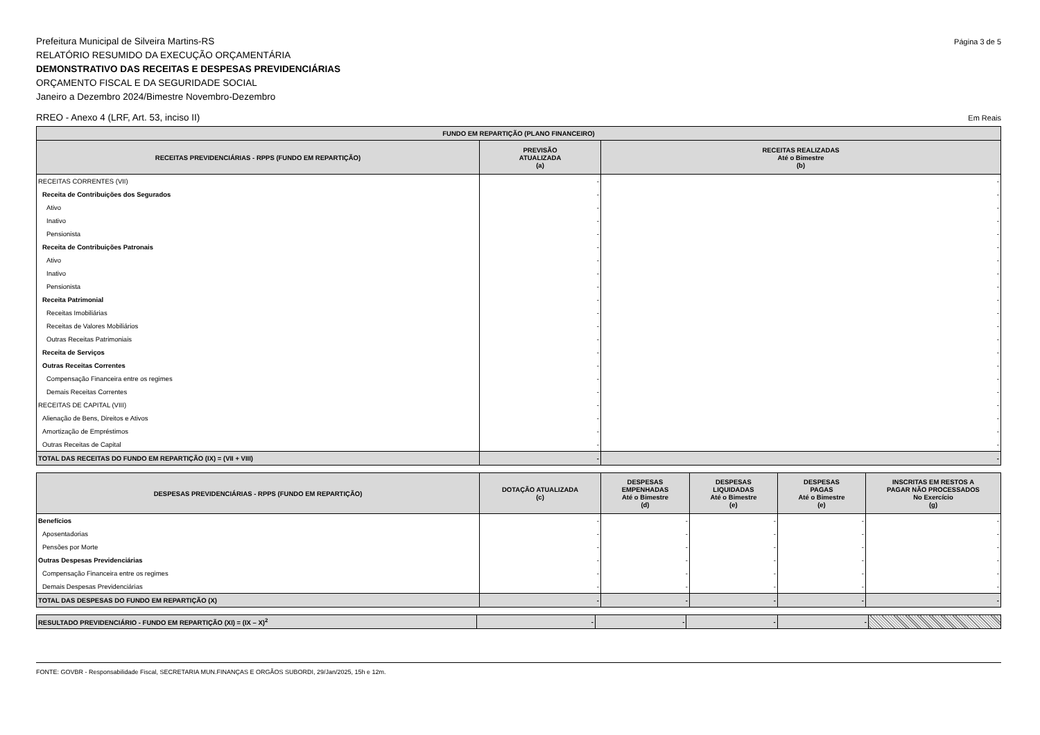Página 3 de 5 Prefeitura Municipal de Silveira Martins-RS
RELATÓRIO RESUMIDO DA EXECUÇÃO ORÇAMENTÁRIA
DEMONSTRATIVO DAS RECEITAS E DESPESAS PREVIDENCIÁRIAS
ORÇAMENTO FISCAL E DA SEGURIDADE SOCIAL
Janeiro a Dezembro 2024/Bimestre Novembro-Dezembro
Em Reais RREO - Anexo 4 (LRF, Art. 53, inciso II)
| FUNDO EM REPARTIÇÃO (PLANO FINANCEIRO) | | |
| --- | --- | --- |
| RECEITAS PREVIDENCIÁRIAS - RPPS (FUNDO EM REPARTIÇÃO) | PREVISÃO ATUALIZADA (a) | RECEITAS REALIZADAS Até o Bimestre (b) |
| RECEITAS CORRENTES (VII) | - | - |
| Receita de Contribuições dos Segurados | - | - |
| Ativo | - | - |
| Inativo | - | - |
| Pensionista | - | - |
| Receita de Contribuições Patronais | - | - |
| Ativo | - | - |
| Inativo | - | - |
| Pensionista | - | - |
| Receita Patrimonial | - | - |
| Receitas Imobiliárias | - | - |
| Receitas de Valores Mobiliários | - | - |
| Outras Receitas Patrimoniais | - | - |
| Receita de Serviços | - | - |
| Outras Receitas Correntes | - | - |
| Compensação Financeira entre os regimes | - | - |
| Demais Receitas Correntes | - | - |
| RECEITAS DE CAPITAL (VIII) | - | - |
| Alienação de Bens, Direitos e Ativos | - | - |
| Amortização de Empréstimos | - | - |
| Outras Receitas de Capital | - | - |
| TOTAL DAS RECEITAS DO FUNDO EM REPARTIÇÃO (IX) = (VII + VIII) | - | - |
| DESPESAS PREVIDENCIÁRIAS - RPPS (FUNDO EM REPARTIÇÃO) | DOTAÇÃO ATUALIZADA (c) | DESPESAS EMPENHADAS Até o Bimestre (d) | DESPESAS LIQUIDADAS Até o Bimestre (e) | DESPESAS PAGAS Até o Bimestre (e) | INSCRITAS EM RESTOS A PAGAR NÃO PROCESSADOS No Exercício (g) |
| --- | --- | --- | --- | --- | --- |
| Benefícios | - | - | - | - | - |
| Aposentadorias | - | - | - | - | - |
| Pensões por Morte | - | - | - | - | - |
| Outras Despesas Previdenciárias | - | - | - | - | - |
| Compensação Financeira entre os regimes | - | - | - | - | - |
| Demais Despesas Previdenciárias | - | - | - | - | - |
| TOTAL DAS DESPESAS DO FUNDO EM REPARTIÇÃO (X) | - | - | - | - | - |
| RESULTADO PREVIDENCIÁRIO - FUNDO EM REPARTIÇÃO (XI) = (IX – X)<sup>2</sup> | - | - | - | - | |
FONTE: GOVBR - Responsabilidade Fiscal, SECRETARIA MUN.FINANÇAS E ORGÃOS SUBORDI, 29/Jan/2025, 15h e 12m.